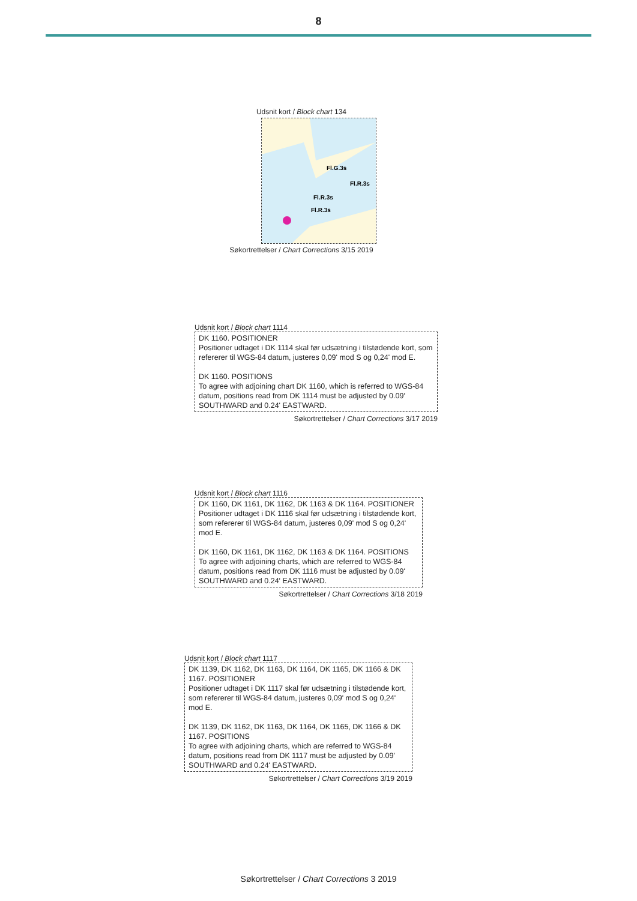8
Udsnit kort / Block chart 134
Fl.G.3s
Fl.R.3s
Fl.R.3s
Fl.R.3s
Søkortrettelser / Chart Corrections 3/15 2019
Udsnit kort / Block chart 1114
DK 1160. POSITIONER
Positioner udtaget i DK 1114 skal før udsætning i tilstødende kort, som refererer til WGS-84 datum, justeres 0,09' mod S og 0,24' mod E.
DK 1160. POSITIONS
To agree with adjoining chart DK 1160, which is referred to WGS-84 datum, positions read from DK 1114 must be adjusted by 0.09' SOUTHWARD and 0.24' EASTWARD.
Søkortrettelser / Chart Corrections 3/17 2019
Udsnit kort / Block chart 1116
DK 1160, DK 1161, DK 1162, DK 1163 & DK 1164. POSITIONER
Positioner udtaget i DK 1116 skal før udsætning i tilstødende kort, som refererer til WGS-84 datum, justeres 0,09' mod S og 0,24' mod E.
DK 1160, DK 1161, DK 1162, DK 1163 & DK 1164. POSITIONS
To agree with adjoining charts, which are referred to WGS-84 datum, positions read from DK 1116 must be adjusted by 0.09' SOUTHWARD and 0.24' EASTWARD.
Søkortrettelser / Chart Corrections 3/18 2019
Udsnit kort / Block chart 1117
DK 1139, DK 1162, DK 1163, DK 1164, DK 1165, DK 1166 & DK 1167. POSITIONER
Positioner udtaget i DK 1117 skal før udsætning i tilstødende kort, som refererer til WGS-84 datum, justeres 0,09' mod S og 0,24' mod E.
DK 1139, DK 1162, DK 1163, DK 1164, DK 1165, DK 1166 & DK 1167. POSITIONS
To agree with adjoining charts, which are referred to WGS-84 datum, positions read from DK 1117 must be adjusted by 0.09' SOUTHWARD and 0.24' EASTWARD.
Søkortrettelser / Chart Corrections 3/19 2019
Søkortrettelser / Chart Corrections 3 2019